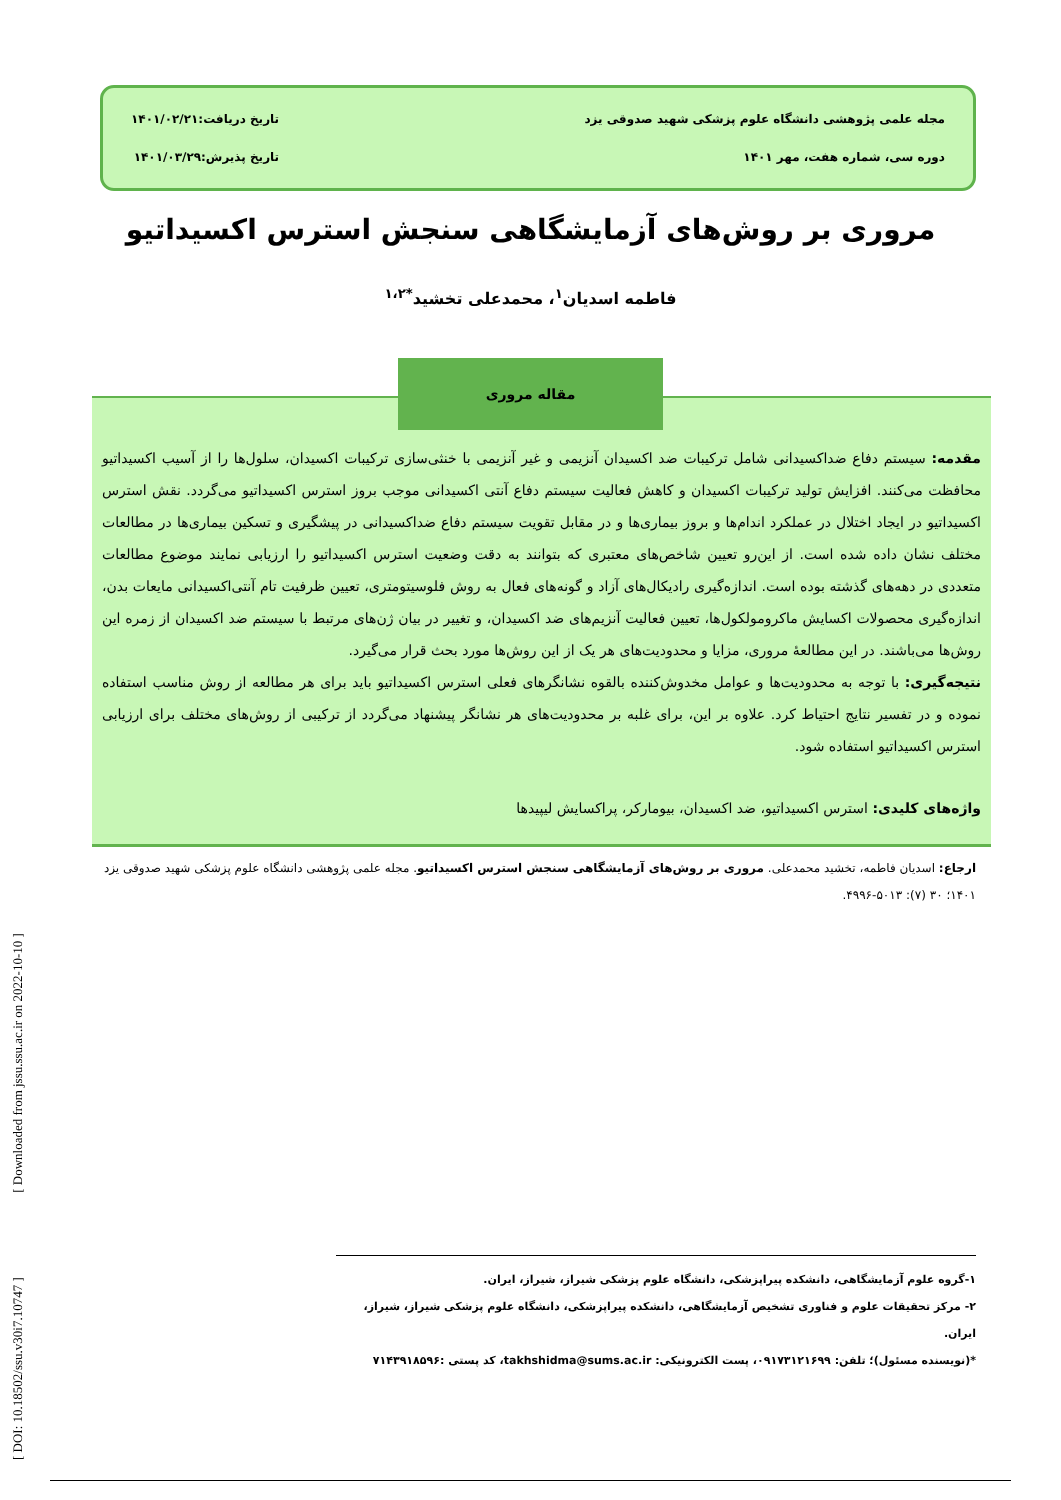مجله علمی پژوهشی دانشگاه علوم پزشکی شهید صدوقی یزد
دوره سی، شماره هفت، مهر ۱۴۰۱
تاریخ دریافت:۱۴۰۱/۰۲/۲۱
تاریخ پذیرش:۱۴۰۱/۰۳/۲۹
مروری بر روش‌های آزمایشگاهی سنجش استرس اکسیداتیو
فاطمه اسدیان<sup>۱</sup>، محمدعلی تخشید<sup>*۱،۲</sup>
مقاله مروری
مقدمه: سیستم دفاع ضداکسیدانی شامل ترکیبات ضد اکسیدان آنزیمی و غیر آنزیمی با خنثی‌سازی ترکیبات اکسیدان، سلول‌ها را از آسیب اکسیداتیو محافظت می‌کنند. افزایش تولید ترکیبات اکسیدان و کاهش فعالیت سیستم دفاع آنتی اکسیدانی موجب بروز استرس اکسیداتیو می‌گردد. نقش استرس اکسیداتیو در ایجاد اختلال در عملکرد اندام‌ها و بروز بیماری‌ها و در مقابل تقویت سیستم دفاع ضداکسیدانی در پیشگیری و تسکین بیماری‌ها در مطالعات مختلف نشان داده شده است. از این‌رو تعیین شاخص‌های معتبری که بتوانند به دقت وضعیت استرس اکسیداتیو را ارزیابی نمایند موضوع مطالعات متعددی در دهه‌های گذشته بوده است. اندازه‌گیری رادیکال‌های آزاد و گونه‌های فعال به روش فلوسیتومتری، تعیین ظرفیت تام آنتی‌اکسیدانی مایعات بدن، اندازه‌گیری محصولات اکسایش ماکرومولکول‌ها، تعیین فعالیت آنزیم‌های ضد اکسیدان، و تغییر در بیان ژن‌های مرتبط با سیستم ضد اکسیدان از زمره این روش‌ها می‌باشند. در این مطالعهٔ مروری، مزایا و محدودیت‌های هر یک از این روش‌ها مورد بحث قرار می‌گیرد.
نتیجه‌گیری: با توجه به محدودیت‌ها و عوامل مخدوش‌کننده بالقوه نشانگرهای فعلی استرس اکسیداتیو باید برای هر مطالعه از روش مناسب استفاده نموده و در تفسیر نتایج احتیاط کرد. علاوه بر این، برای غلبه بر محدودیت‌های هر نشانگر پیشنهاد می‌گردد از ترکیبی از روش‌های مختلف برای ارزیابی استرس اکسیداتیو استفاده شود.
واژه‌های کلیدی: استرس اکسیداتیو، ضد اکسیدان، بیومارکر، پراکسایش لیپیدها
ارجاع: اسدیان فاطمه، تخشید محمدعلی. مروری بر روش‌های آزمایشگاهی سنجش استرس اکسیداتیو. مجله علمی پژوهشی دانشگاه علوم پزشکی شهید صدوقی یزد ۱۴۰۱؛ ۳۰ (۷): ۵۰۱۳-۴۹۹۶.
۱-گروه علوم آزمایشگاهی، دانشکده پیراپزشکی، دانشگاه علوم پزشکی شیراز، شیراز، ایران.
۲- مرکز تحقیقات علوم و فناوری تشخیص آزمایشگاهی، دانشکده پیراپزشکی، دانشگاه علوم پزشکی شیراز، شیراز، ایران.
*(نویسنده مسئول)؛ تلفن: ۰۹۱۷۳۱۲۱۶۹۹، پست الکترونیکی: takhshidma@sums.ac.ir، کد پستی :۷۱۴۳۹۱۸۵۹۶
[ DOI: 10.18502/ssu.v30i7.10747 ] [ Downloaded from jssu.ssu.ac.ir on 2022-10-10 ]